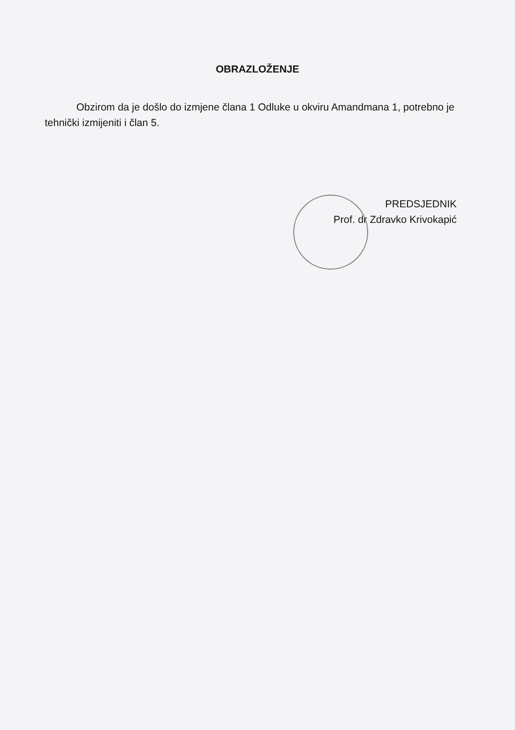OBRAZLOŽENJE
Obzirom da je došlo do izmjene člana 1 Odluke u okviru Amandmana 1, potrebno je tehnički izmijeniti i član 5.
PREDSJEDNIK
Prof. dr Zdravko Krivokapić